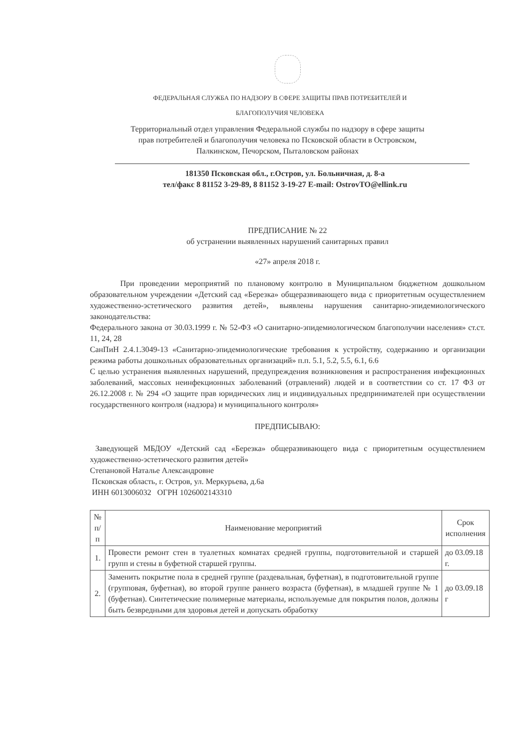ФЕДЕРАЛЬНАЯ СЛУЖБА ПО НАДЗОРУ В СФЕРЕ ЗАЩИТЫ ПРАВ ПОТРЕБИТЕЛЕЙ И
БЛАГОПОЛУЧИЯ ЧЕЛОВЕКА
Территориальный отдел управления Федеральной службы по надзору в сфере защиты
прав потребителей и благополучия человека по Псковской области в Островском,
Палкинском, Печорском, Пыталовском районах
181350 Псковская обл., г.Остров, ул. Больничная, д. 8-а
тел/факс 8 81152 3-29-89, 8 81152 3-19-27 E-mail: OstrovTO@ellink.ru
ПРЕДПИСАНИЕ № 22
об устранении выявленных нарушений санитарных правил
«27» апреля 2018 г.
При проведении мероприятий по плановому контролю в Муниципальном бюджетном дошкольном образовательном учреждении «Детский сад «Березка» общеразвивающего вида с приоритетным осуществлением художественно-эстетического развития детей», выявлены нарушения санитарно-эпидемиологического законодательства:
Федерального закона от 30.03.1999 г. № 52-ФЗ «О санитарно-эпидемиологическом благополучии населения» ст.ст. 11, 24, 28
СанПиН 2.4.1.3049-13 «Санитарно-эпидемиологические требования к устройству, содержанию и организации режима работы дошкольных образовательных организаций» п.п. 5.1, 5.2, 5.5, 6.1, 6.6
С целью устранения выявленных нарушений, предупреждения возникновения и распространения инфекционных заболеваний, массовых неинфекционных заболеваний (отравлений) людей и в соответствии со ст. 17 ФЗ от 26.12.2008 г. № 294 «О защите прав юридических лиц и индивидуальных предпринимателей при осуществлении государственного контроля (надзора) и муниципального контроля»
ПРЕДПИСЫВАЮ:
Заведующей МБДОУ «Детский сад «Березка» общеразвивающего вида с приоритетным осуществлением художественно-эстетического развития детей»
Степановой Наталье Александровне
Псковская область, г. Остров, ул. Меркурьева, д.6а
ИНН 6013006032 ОГРН 1026002143310
| № п/п | Наименование мероприятий | Срок исполнения |
| --- | --- | --- |
| 1. | Провести ремонт стен в туалетных комнатах средней группы, подготовительной и старшей групп и стены в буфетной старшей группы. | до 03.09.18 г. |
| 2. | Заменить покрытие пола в средней группе (раздевальная, буфетная), в подготовительной группе (групповая, буфетная), во второй группе раннего возраста (буфетная), в младшей группе № 1 (буфетная). Синтетические полимерные материалы, используемые для покрытия полов, должны быть безвредными для здоровья детей и допускать обработку | до 03.09.18 г |